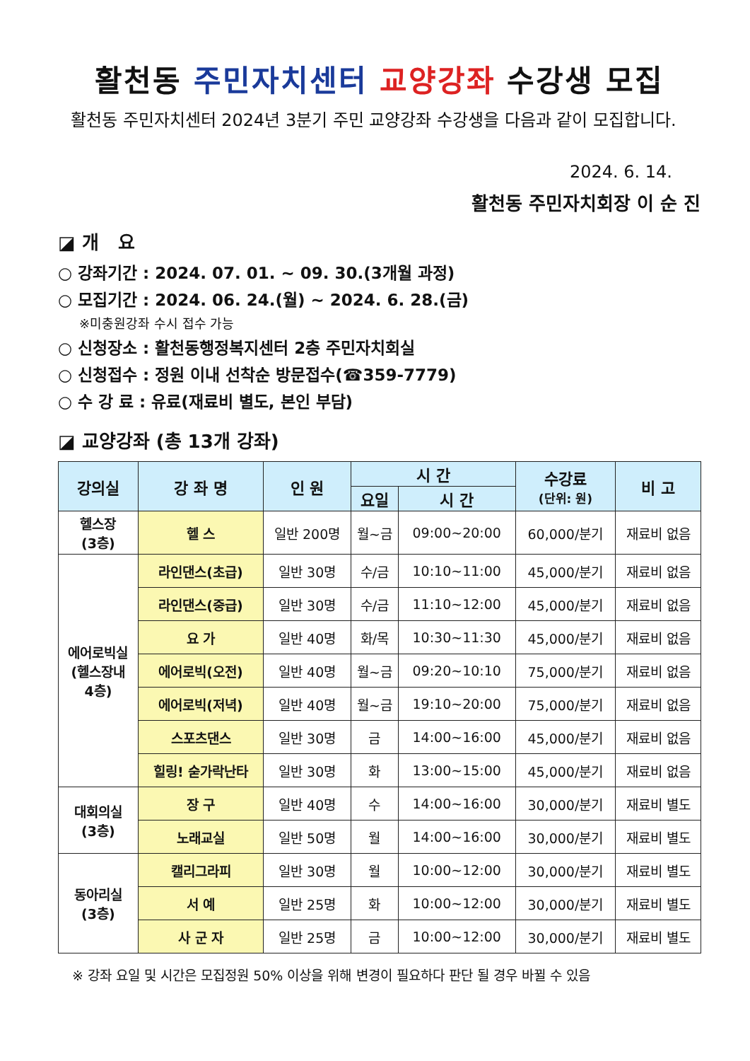활천동 주민자치센터 교양강좌 수강생 모집
활천동 주민자치센터 2024년 3분기 주민 교양강좌 수강생을 다음과 같이 모집합니다.
2024. 6. 14.
활천동 주민자치회장 이 순 진
◪ 개 요
○ 강좌기간 : 2024. 07. 01. ~ 09. 30.(3개월 과정)
○ 모집기간 : 2024. 06. 24.(월) ~ 2024. 6. 28.(금)
※미충원강좌 수시 접수 가능
○ 신청장소 : 활천동행정복지센터 2층 주민자치회실
○ 신청접수 : 정원 이내 선착순 방문접수(☎359-7779)
○ 수 강 료 : 유료(재료비 별도, 본인 부담)
◪ 교양강좌 (총 13개 강좌)
| 강의실 | 강 좌 명 | 인 원 | 시 간 | | 수강료 (단위: 원) | 비 고 |
| --- | --- | --- | --- | --- | --- | --- |
| | | | 요일 | 시 간 | | |
| 헬스장 (3층) | 헬 스 | 일반 200명 | 월~금 | 09:00~20:00 | 60,000/분기 | 재료비 없음 |
| 에어로빅실 (헬스장내 4층) | 라인댄스(초급) | 일반 30명 | 수/금 | 10:10~11:00 | 45,000/분기 | 재료비 없음 |
| | 라인댄스(중급) | 일반 30명 | 수/금 | 11:10~12:00 | 45,000/분기 | 재료비 없음 |
| | 요 가 | 일반 40명 | 화/목 | 10:30~11:30 | 45,000/분기 | 재료비 없음 |
| | 에어로빅(오전) | 일반 40명 | 월~금 | 09:20~10:10 | 75,000/분기 | 재료비 없음 |
| | 에어로빅(저녁) | 일반 40명 | 월~금 | 19:10~20:00 | 75,000/분기 | 재료비 없음 |
| | 스포츠댄스 | 일반 30명 | 금 | 14:00~16:00 | 45,000/분기 | 재료비 없음 |
| | 힐링! 숟가락난타 | 일반 30명 | 화 | 13:00~15:00 | 45,000/분기 | 재료비 없음 |
| 대회의실 (3층) | 장 구 | 일반 40명 | 수 | 14:00~16:00 | 30,000/분기 | 재료비 별도 |
| | 노래교실 | 일반 50명 | 월 | 14:00~16:00 | 30,000/분기 | 재료비 별도 |
| 동아리실 (3층) | 캘리그라피 | 일반 30명 | 월 | 10:00~12:00 | 30,000/분기 | 재료비 별도 |
| | 서 예 | 일반 25명 | 화 | 10:00~12:00 | 30,000/분기 | 재료비 별도 |
| | 사 군 자 | 일반 25명 | 금 | 10:00~12:00 | 30,000/분기 | 재료비 별도 |
※ 강좌 요일 및 시간은 모집정원 50% 이상을 위해 변경이 필요하다 판단 될 경우 바뀔 수 있음